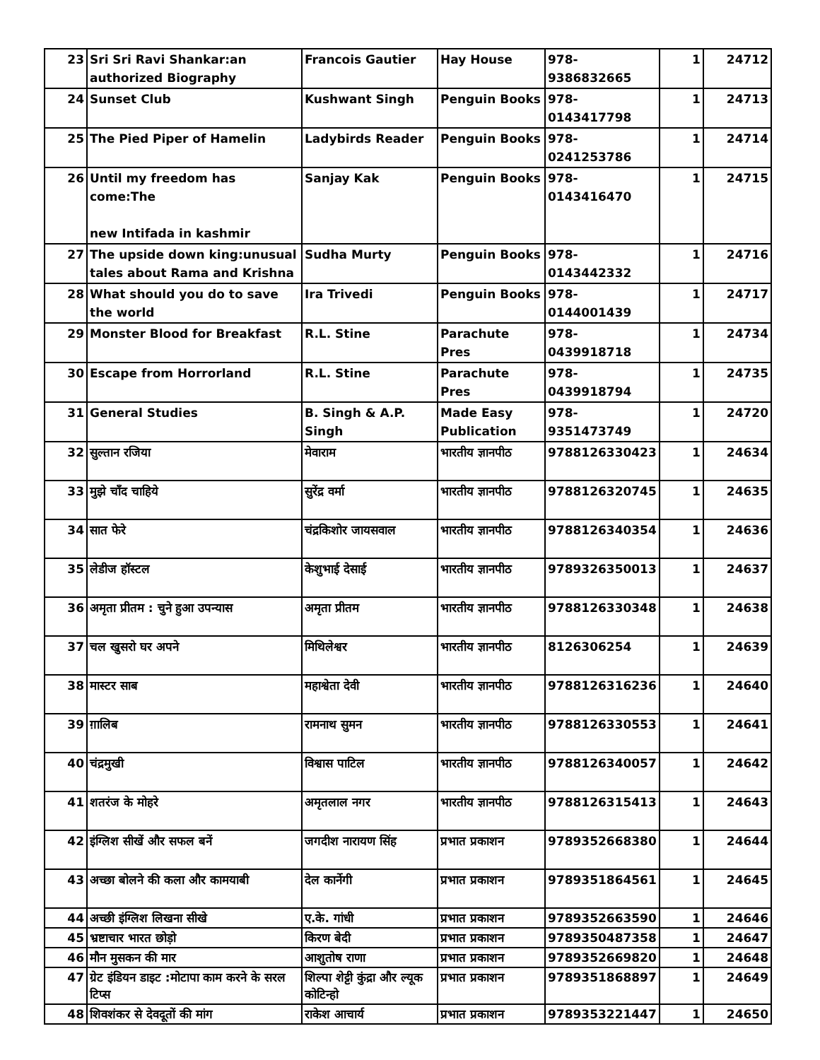| 23 | Sri Sri Ravi Shankar:an authorized Biography | Francois Gautier | Hay House | 978-9386832665 | 1 | 24712 |
| 24 | Sunset Club | Kushwant Singh | Penguin Books | 978-0143417798 | 1 | 24713 |
| 25 | The Pied Piper of Hamelin | Ladybirds Reader | Penguin Books | 978-0241253786 | 1 | 24714 |
| 26 | Until my freedom has come:The new Intifada in kashmir | Sanjay Kak | Penguin Books | 978-0143416470 | 1 | 24715 |
| 27 | The upside down king:unusual tales about Rama and Krishna | Sudha Murty | Penguin Books | 978-0143442332 | 1 | 24716 |
| 28 | What should you do to save the world | Ira Trivedi | Penguin Books | 978-0144001439 | 1 | 24717 |
| 29 | Monster Blood for Breakfast | R.L. Stine | Parachute Pres | 978-0439918718 | 1 | 24734 |
| 30 | Escape from Horrorland | R.L. Stine | Parachute Pres | 978-0439918794 | 1 | 24735 |
| 31 | General Studies | B. Singh & A.P. Singh | Made Easy Publication | 978-9351473749 | 1 | 24720 |
| 32 | सुल्तान रजिया | मेवाराम | भारतीय ज्ञानपीठ | 9788126330423 | 1 | 24634 |
| 33 | मुझे चाँद चाहिये | सुरेंद्र वर्मा | भारतीय ज्ञानपीठ | 9788126320745 | 1 | 24635 |
| 34 | सात फेरे | चंद्रकिशोर जायसवाल | भारतीय ज्ञानपीठ | 9788126340354 | 1 | 24636 |
| 35 | लेडीज हॉस्टल | केशुभाई देसाई | भारतीय ज्ञानपीठ | 9789326350013 | 1 | 24637 |
| 36 | अमृता प्रीतम : चुने हुआ उपन्यास | अमृता प्रीतम | भारतीय ज्ञानपीठ | 9788126330348 | 1 | 24638 |
| 37 | चल खुसरो घर अपने | मिथिलेश्वर | भारतीय ज्ञानपीठ | 8126306254 | 1 | 24639 |
| 38 | मास्टर साब | महाश्वेता देवी | भारतीय ज्ञानपीठ | 9788126316236 | 1 | 24640 |
| 39 | ग़ालिब | रामनाथ सुमन | भारतीय ज्ञानपीठ | 9788126330553 | 1 | 24641 |
| 40 | चंद्रमुखी | विश्वास पाटिल | भारतीय ज्ञानपीठ | 9788126340057 | 1 | 24642 |
| 41 | शतरंज के मोहरे | अमृतलाल नगर | भारतीय ज्ञानपीठ | 9788126315413 | 1 | 24643 |
| 42 | इंग्लिश सीखें और सफल बनें | जगदीश नारायण सिंह | प्रभात प्रकाशन | 9789352668380 | 1 | 24644 |
| 43 | अच्छा बोलने की कला और कामयाबी | देल कार्नेगी | प्रभात प्रकाशन | 9789351864561 | 1 | 24645 |
| 44 | अच्छी इंग्लिश लिखना सीखे | ए.के. गांधी | प्रभात प्रकाशन | 9789352663590 | 1 | 24646 |
| 45 | भ्रष्टाचार भारत छोड़ो | किरण बेदी | प्रभात प्रकाशन | 9789350487358 | 1 | 24647 |
| 46 | मौन मुसकन की मार | आशुतोष राणा | प्रभात प्रकाशन | 9789352669820 | 1 | 24648 |
| 47 | ग्रेट इंडियन डाइट :मोटापा काम करने के सरल टिप्स | शिल्पा शेट्टी कुंद्रा और ल्यूक कोटिन्हो | प्रभात प्रकाशन | 9789351868897 | 1 | 24649 |
| 48 | शिवशंकर से देवदूतों की मांग | राकेश आचार्य | प्रभात प्रकाशन | 9789353221447 | 1 | 24650 |